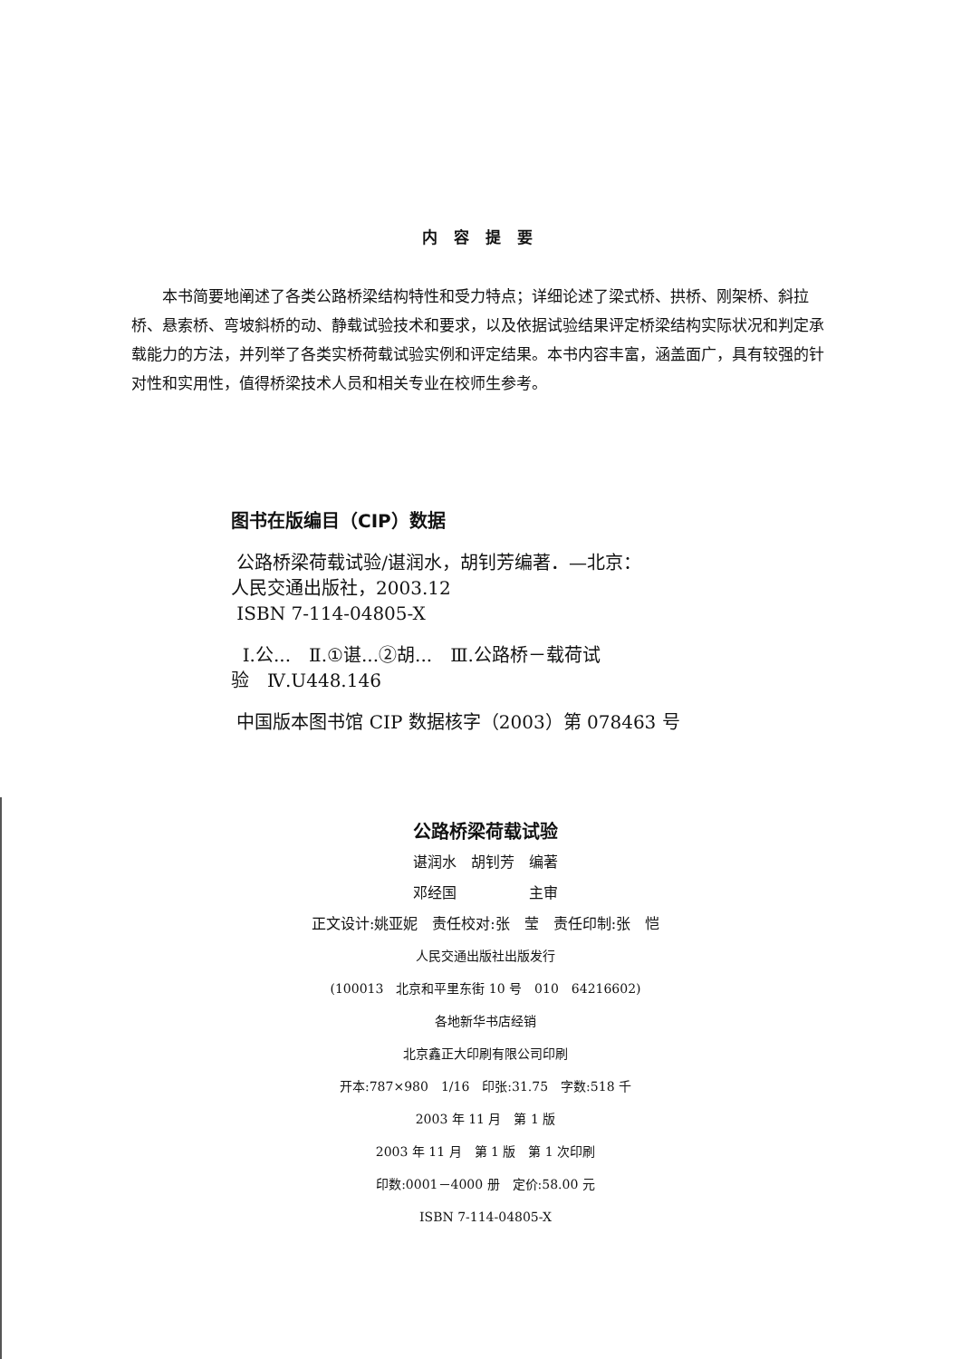内容提要
本书简要地阐述了各类公路桥梁结构特性和受力特点；详细论述了梁式桥、拱桥、刚架桥、斜拉桥、悬索桥、弯坡斜桥的动、静载试验技术和要求，以及依据试验结果评定桥梁结构实际状况和判定承载能力的方法，并列举了各类实桥荷载试验实例和评定结果。本书内容丰富，涵盖面广，具有较强的针对性和实用性，值得桥梁技术人员和相关专业在校师生参考。
图书在版编目（CIP）数据
公路桥梁荷载试验/谌润水，胡钊芳编著．—北京：
人民交通出版社，2003.12
ISBN 7-114-04805-X
Ⅰ.公...　Ⅱ.①谌...②胡...　Ⅲ.公路桥－载荷试
验　Ⅳ.U448.146
中国版本图书馆 CIP 数据核字（2003）第 078463 号
公路桥梁荷载试验
谌润水　胡钊芳　编著
邓经国　　　　　主审
正文设计:姚亚妮　责任校对:张　莹　责任印制:张　恺
人民交通出版社出版发行
(100013　北京和平里东街 10 号　010　64216602)
各地新华书店经销
北京鑫正大印刷有限公司印刷
开本:787×980　1/16　印张:31.75　字数:518 千
2003 年 11 月　第 1 版
2003 年 11 月　第 1 版　第 1 次印刷
印数:0001－4000 册　定价:58.00 元
ISBN 7-114-04805-X